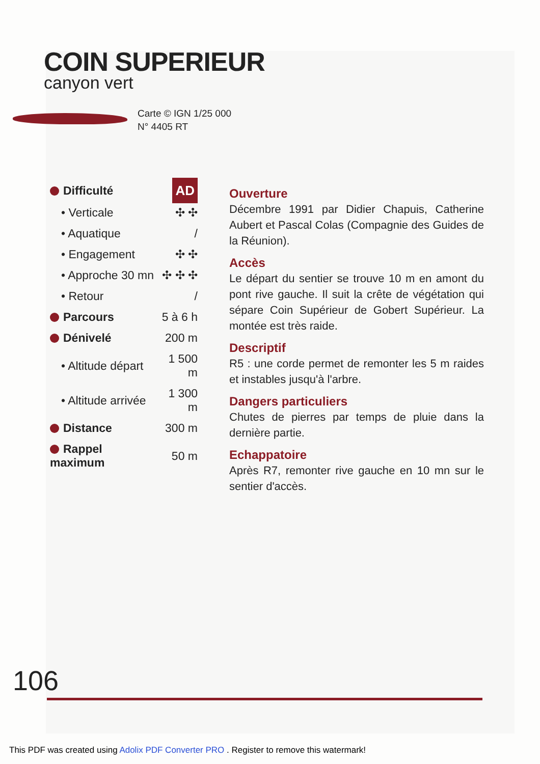COIN SUPERIEUR
canyon vert
Carte © IGN 1/25 000
N° 4405 RT
| Difficulté | AD |
| • Verticale | ✣ ✣ |
| • Aquatique | / |
| • Engagement | ✣ ✣ |
| • Approche 30 mn | ✣ ✣ ✣ |
| • Retour | / |
| Parcours | 5 à 6 h |
| Dénivelé | 200 m |
| • Altitude départ | 1 500 m |
| • Altitude arrivée | 1 300 m |
| Distance | 300 m |
| Rappel maximum | 50 m |
Ouverture
Décembre 1991 par Didier Chapuis, Catherine Aubert et Pascal Colas (Compagnie des Guides de la Réunion).
Accès
Le départ du sentier se trouve 10 m en amont du pont rive gauche. Il suit la crête de végétation qui sépare Coin Supérieur de Gobert Supérieur. La montée est très raide.
Descriptif
R5 : une corde permet de remonter les 5 m raides et instables jusqu'à l'arbre.
Dangers particuliers
Chutes de pierres par temps de pluie dans la dernière partie.
Echappatoire
Après R7, remonter rive gauche en 10 mn sur le sentier d'accès.
106
This PDF was created using Adolix PDF Converter PRO . Register to remove this watermark!